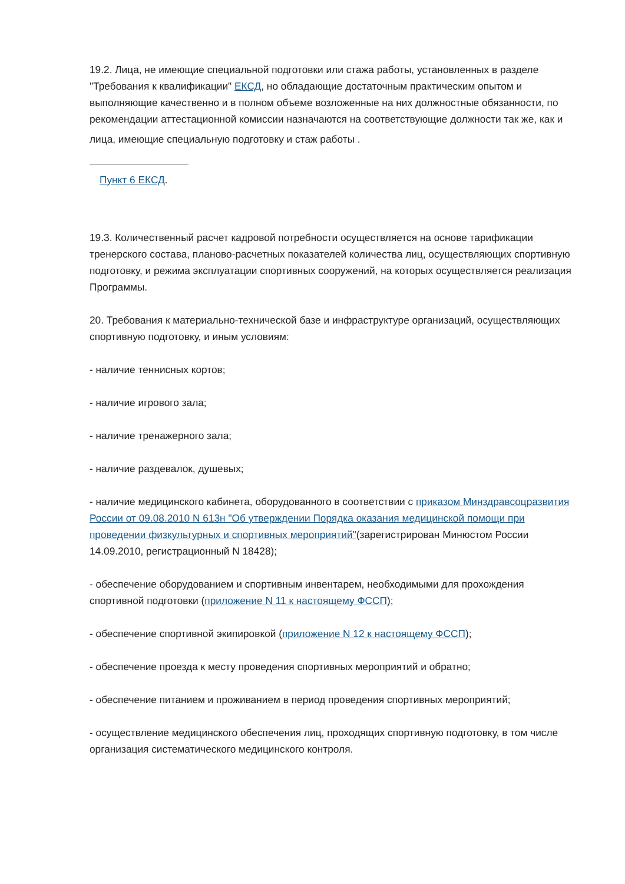19.2. Лица, не имеющие специальной подготовки или стажа работы, установленных в разделе "Требования к квалификации" ЕКСД, но обладающие достаточным практическим опытом и выполняющие качественно и в полном объеме возложенные на них должностные обязанности, по рекомендации аттестационной комиссии назначаются на соответствующие должности так же, как и лица, имеющие специальную подготовку и стаж работы .
Пункт 6 ЕКСД.
19.3. Количественный расчет кадровой потребности осуществляется на основе тарификации тренерского состава, планово-расчетных показателей количества лиц, осуществляющих спортивную подготовку, и режима эксплуатации спортивных сооружений, на которых осуществляется реализация Программы.
20. Требования к материально-технической базе и инфраструктуре организаций, осуществляющих спортивную подготовку, и иным условиям:
- наличие теннисных кортов;
- наличие игрового зала;
- наличие тренажерного зала;
- наличие раздевалок, душевых;
- наличие медицинского кабинета, оборудованного в соответствии с приказом Минздравсоцразвития России от 09.08.2010 N 613н "Об утверждении Порядка оказания медицинской помощи при проведении физкультурных и спортивных мероприятий"(зарегистрирован Минюстом России 14.09.2010, регистрационный N 18428);
- обеспечение оборудованием и спортивным инвентарем, необходимыми для прохождения спортивной подготовки (приложение N 11 к настоящему ФССП);
- обеспечение спортивной экипировкой (приложение N 12 к настоящему ФССП);
- обеспечение проезда к месту проведения спортивных мероприятий и обратно;
- обеспечение питанием и проживанием в период проведения спортивных мероприятий;
- осуществление медицинского обеспечения лиц, проходящих спортивную подготовку, в том числе организация систематического медицинского контроля.